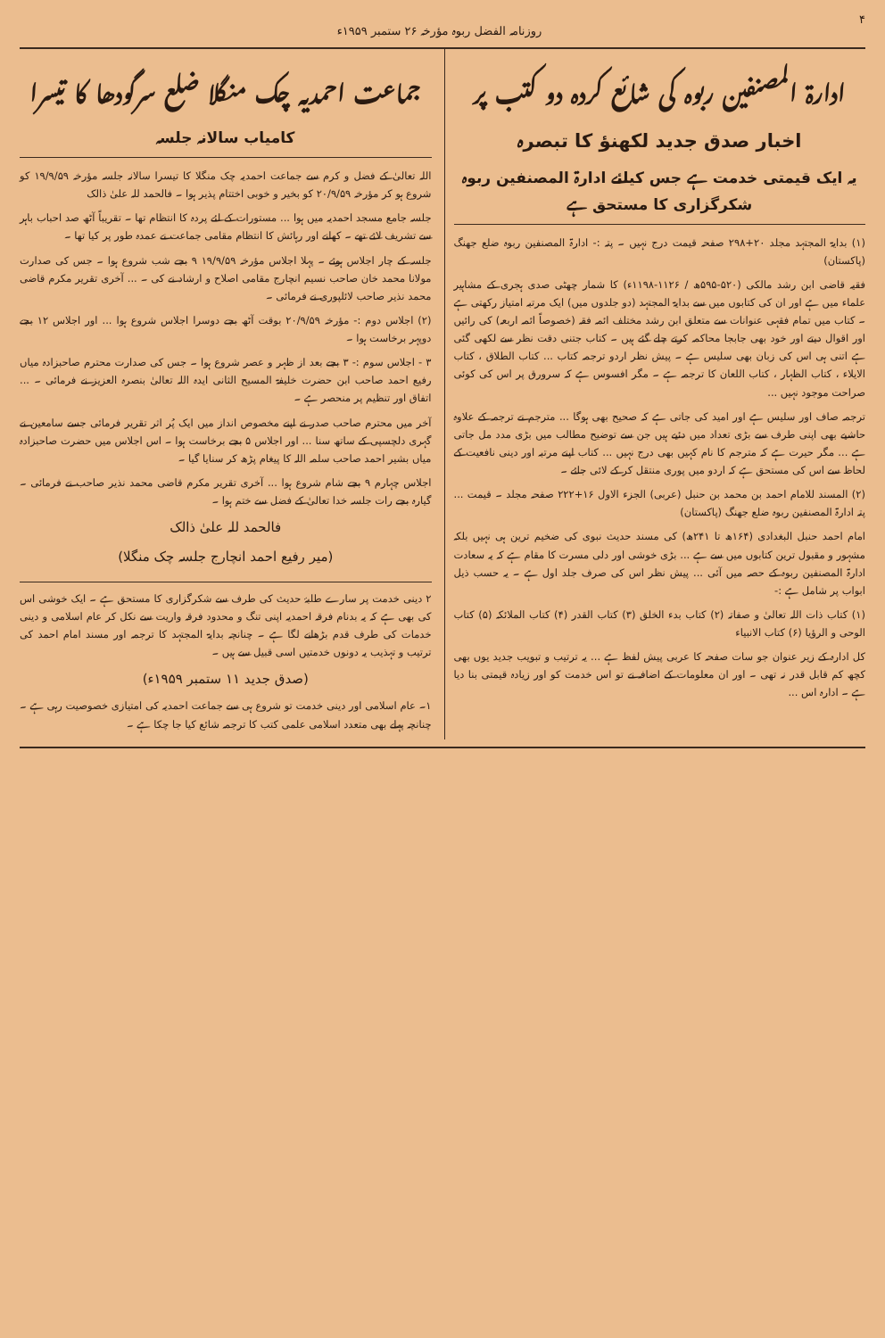۴ روزنامہ الفضل ربوہ مؤرخہ ۲۶ ستمبر ۱۹۵۹ء
ادارۃ المصنفین ربوہ کی شائع کردہ دو کتب پر
اخبار صدق جدید لکھنؤ کا تبصرہ
یہ ایک قیمتی خدمت ہے جس کیلئے ادارۃ المصنفین ربوہ شکرگزاری کا مستحق ہے
(۱) بدایۃ المجتہد مجلد ۲۰+۲۹۸ صفحہ قیمت درج نہیں ۔ پتہ :- ادارۃ المصنفین ربوہ ضلع جھنگ (پاکستان)
فقیہ قاضی ابن رشد مالکی (۵۲۰-۵۹۵ھ / ۱۱۲۶-۱۱۹۸ء) کا شمار چھٹی صدی ہجری کے مشاہیر علماء میں ہے اور ان کی کتابوں میں سے بدایۃ المجتہد (دو جلدوں میں) ایک مرتبہ امتیاز رکھتی ہے ۔ کتاب میں تمام فقہی عنوانات سے متعلق ابن رشد مختلف ائمہ فقہ (خصوصاً ائمہ اربعہ) کی رائیں اور اقوال دیتے اور خود بھی جابجا محاکمہ کرتے چلے گئے ہیں ۔ کتاب جتنی دقت نظر سے لکھی گئی ہے اتنی ہی اس کی زبان بھی سلیس ہے ۔ پیش نظر اردو ترجمہ کتاب ... کتاب الطلاق ، کتاب الایلاء ، کتاب الظہار ، کتاب اللعان کا ترجمہ ہے ۔ مگر افسوس ہے کہ سرورق پر اس کی کوئی صراحت موجود نہیں ...
ترجمہ صاف اور سلیس ہے اور امید کی جاتی ہے کہ صحیح بھی ہوگا ... مترجم نے ترجمہ کے علاوہ حاشیے بھی اپنی طرف سے بڑی تعداد میں دئیے ہیں جن سے توضیح مطالب میں بڑی مدد مل جاتی ہے ... مگر حیرت ہے کہ مترجم کا نام کہیں بھی درج نہیں ... کتاب اپنے مرتبہ اور دینی نافعیت کے لحاظ سے اس کی مستحق ہے کہ اردو میں پوری منتقل کر کے لائی جائے ۔
(۲) المسند للامام احمد بن محمد بن حنبل (عربی) الجزء الاول ۱۶+۲۲۲ صفحہ مجلد ۔ قیمت ... پتہ ادارۃ المصنفین ربوہ ضلع جھنگ (پاکستان)
امام احمد حنبل البغدادی (۱۶۴ھ تا ۲۴۱ھ) کی مسند حدیث نبوی کی ضخیم ترین ہی نہیں بلکہ مشہور و مقبول ترین کتابوں میں سے ہے ... بڑی خوشی اور دلی مسرت کا مقام ہے کہ یہ سعادت ادارۃ المصنفین ربوہ کے حصہ میں آئی ... پیش نظر اس کی صرف جلد اول ہے ۔ یہ حسب ذیل ابواب پر شامل ہے :-
(۱) کتاب ذات اللہ تعالیٰ و صفاتہ (۲) کتاب بدء الخلق (۳) کتاب القدر (۴) کتاب الملائکہ (۵) کتاب الوحی و الرؤیا (۶) کتاب الانبیاء
کل ادارہ کے زیر عنوان جو سات صفحہ کا عربی پیش لفظ ہے ... یہ ترتیب و تبویب جدید یوں بھی کچھ کم قابل قدر نہ تھی ۔ اور ان معلومات کے اضافہ نے تو اس خدمت کو اور زیادہ قیمتی بنا دیا ہے ۔ ادارہ اس ...
جماعت احمدیہ چک منگلا ضلع سرگودھا کا تیسرا
کامیاب سالانہ جلسہ
اللہ تعالیٰ کے فضل و کرم سے جماعت احمدیہ چک منگلا کا تیسرا سالانہ جلسہ مؤرخہ ۱۹/۹/۵۹ کو شروع ہو کر مؤرخہ ۲۰/۹/۵۹ کو بخیر و خوبی اختتام پذیر ہوا ۔ فالحمد للہ علیٰ ذالک
جلسہ جامع مسجد احمدیہ میں ہوا ... مستورات کے لئے پردہ کا انتظام تھا ۔ تقریباً آٹھ صد احباب باہر سے تشریف لائے تھے ۔ کھانے اور رہائش کا انتظام مقامی جماعت نے عمدہ طور پر کیا تھا ۔
جلسہ کے چار اجلاس ہوئے ۔ پہلا اجلاس مؤرخہ ۱۹/۹/۵۹ ۹ بجے شب شروع ہوا ۔ جس کی صدارت مولانا محمد خان صاحب نسیم انچارج مقامی اصلاح و ارشاد نے کی ۔ ... آخری تقریر مکرم قاضی محمد نذیر صاحب لائلپوری نے فرمائی ۔
(۲) اجلاس دوم :- مؤرخہ ۲۰/۹/۵۹ بوقت آٹھ بجے دوسرا اجلاس شروع ہوا ... اور اجلاس ۱۲ بجے دوپہر برخاست ہوا ۔
۳ - اجلاس سوم :- ۳ بجے بعد از ظہر و عصر شروع ہوا ۔ جس کی صدارت محترم صاحبزادہ میاں رفیع احمد صاحب ابن حضرت خلیفۃ المسیح الثانی ایدہ اللہ تعالیٰ بنصرہ العزیز نے فرمائی ۔ ... اتفاق اور تنظیم پر منحصر ہے ۔
آخر میں محترم صاحب صدر نے اپنے مخصوص انداز میں ایک پُر اثر تقریر فرمائی جسے سامعین نے گہری دلچسپی کے ساتھ سنا ... اور اجلاس ۵ بجے برخاست ہوا ۔ اس اجلاس میں حضرت صاحبزادہ میاں بشیر احمد صاحب سلمہ اللہ کا پیغام پڑھ کر سنایا گیا ۔
اجلاس چہارم ۹ بجے شام شروع ہوا ... آخری تقریر مکرم قاضی محمد نذیر صاحب نے فرمائی ۔ گیارہ بجے رات جلسہ خدا تعالیٰ کے فضل سے ختم ہوا ۔
فالحمد للہ علیٰ ذالک
(میر رفیع احمد انچارج جلسہ چک منگلا)
۲ دینی خدمت پر سارے طلبۂ حدیث کی طرف سے شکرگزاری کا مستحق ہے ۔ ایک خوشی اس کی بھی ہے کہ یہ بدنام فرقہ احمدیہ اپنی تنگ و محدود فرقہ واریت سے نکل کر عام اسلامی و دینی خدمات کی طرف قدم بڑھانے لگا ہے ۔ چنانچہ بدایۃ المجتہد کا ترجمہ اور مسند امام احمد کی ترتیب و تہذیب یہ دونوں خدمتیں اسی قبیل سے ہیں ۔
(صدق جدید ۱۱ ستمبر ۱۹۵۹ء)
۱۔ عام اسلامی اور دینی خدمت تو شروع ہی سے جماعت احمدیہ کی امتیازی خصوصیت رہی ہے ۔ چنانچہ پہلے بھی متعدد اسلامی علمی کتب کا ترجمہ شائع کیا جا چکا ہے ۔